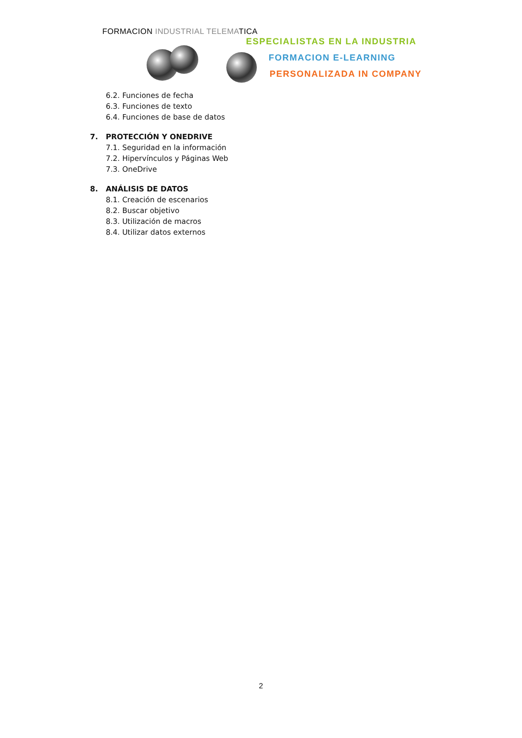FORMACION INDUSTRIAL TELEMATICA
ESPECIALISTAS EN LA INDUSTRIA
FORMACION E-LEARNING
PERSONALIZADA IN COMPANY
6.2. Funciones de fecha
6.3. Funciones de texto
6.4. Funciones de base de datos
7. PROTECCIÓN Y ONEDRIVE
7.1. Seguridad en la información
7.2. Hipervínculos y Páginas Web
7.3. OneDrive
8. ANÁLISIS DE DATOS
8.1. Creación de escenarios
8.2. Buscar objetivo
8.3. Utilización de macros
8.4. Utilizar datos externos
2